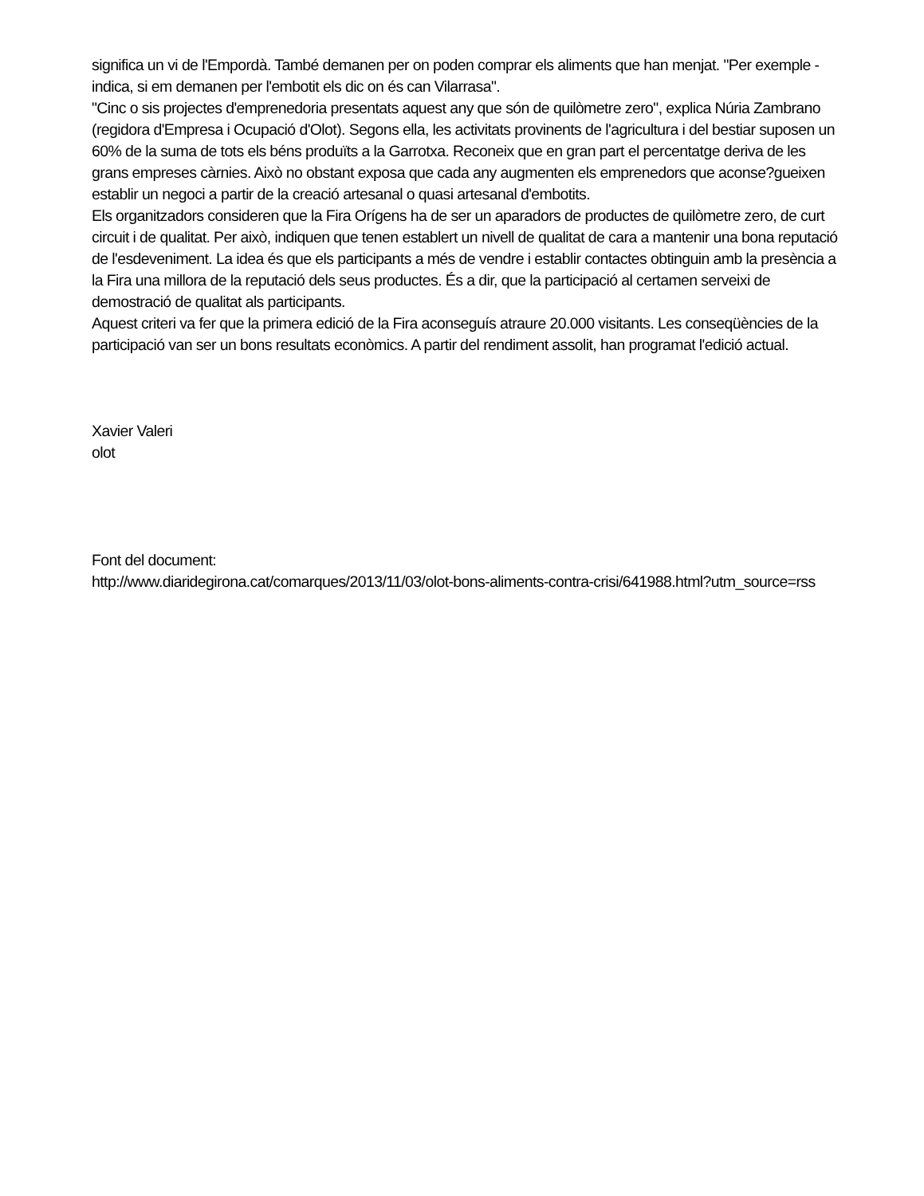significa un vi de l'Empordà. També demanen per on poden comprar els aliments que han menjat. "Per exemple -indica, si em demanen per l'embotit els dic on és can Vilarrasa".
"Cinc o sis projectes d'emprenedoria presentats aquest any que són de quilòmetre zero", explica Núria Zambrano (regidora d'Empresa i Ocupació d'Olot). Segons ella, les activitats provinents de l'agricultura i del bestiar suposen un 60% de la suma de tots els béns produïts a la Garrotxa. Reconeix que en gran part el percentatge deriva de les grans empreses càrnies. Això no obstant exposa que cada any augmenten els emprenedors que aconse?gueixen establir un negoci a partir de la creació artesanal o quasi artesanal d'embotits.
Els organitzadors consideren que la Fira Orígens ha de ser un aparadors de productes de quilòmetre zero, de curt circuit i de qualitat. Per això, indiquen que tenen establert un nivell de qualitat de cara a mantenir una bona reputació de l'esdeveniment. La idea és que els participants a més de vendre i establir contactes obtinguin amb la presència a la Fira una millora de la reputació dels seus productes. És a dir, que la participació al certamen serveixi de demostració de qualitat als participants.
Aquest criteri va fer que la primera edició de la Fira aconseguís atraure 20.000 visitants. Les conseqüències de la participació van ser un bons resultats econòmics. A partir del rendiment assolit, han programat l'edició actual.
Xavier Valeri
olot
Font del document:
http://www.diaridegirona.cat/comarques/2013/11/03/olot-bons-aliments-contra-crisi/641988.html?utm_source=rss